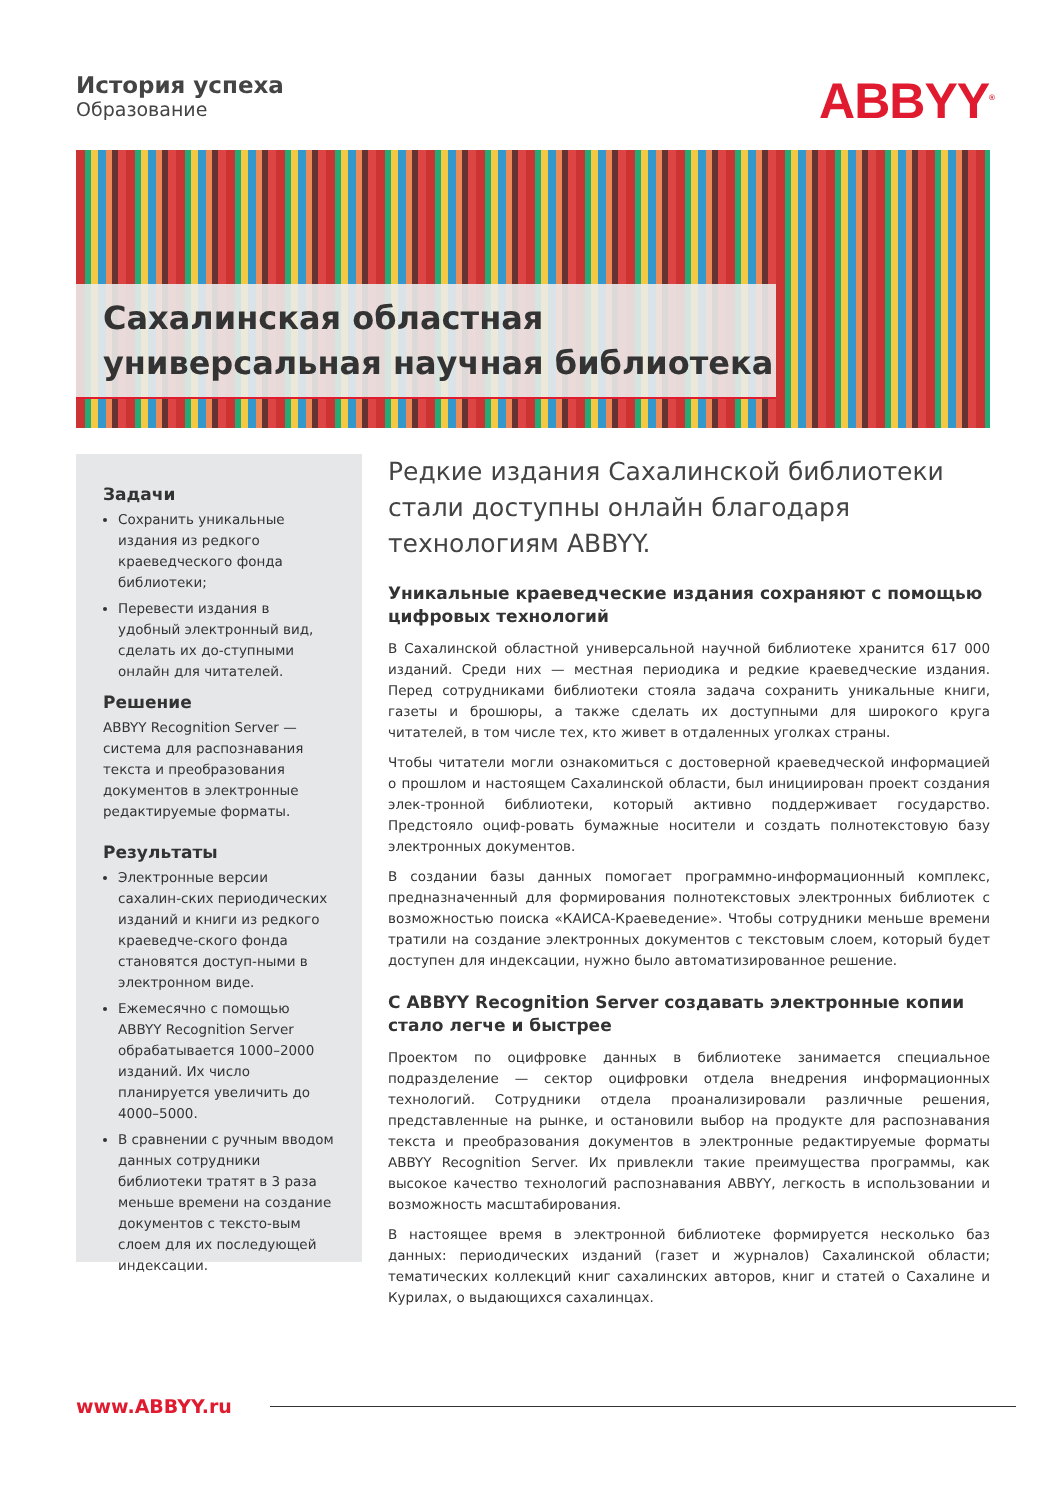История успеха
Образование
ABBYY<sup>®</sup>
Сахалинская областная
универсальная научная библиотека
Задачи
Сохранить уникальные издания из редкого краеведческого фонда библиотеки;
Перевести издания в удобный электронный вид, сделать их до-ступными онлайн для читателей.
Решение
ABBYY Recognition Server — система для распознавания текста и преобразования документов в электронные редактируемые форматы.
Результаты
Электронные версии сахалин-ских периодических изданий и книги из редкого краеведче-ского фонда становятся доступ-ными в электронном виде.
Ежемесячно с помощью ABBYY Recognition Server обрабатывается 1000–2000 изданий. Их число планируется увеличить до 4000–5000.
В сравнении с ручным вводом данных сотрудники библиотеки тратят в 3 раза меньше времени на создание документов с тексто-вым слоем для их последующей индексации.
Редкие издания Сахалинской библиотеки стали доступны онлайн благодаря технологиям ABBYY.
Уникальные краеведческие издания сохраняют с помощью цифровых технологий
В Сахалинской областной универсальной научной библиотеке хранится 617 000 изданий. Среди них — местная периодика и редкие краеведческие издания. Перед сотрудниками библиотеки стояла задача сохранить уникальные книги, газеты и брошюры, а также сделать их доступными для широкого круга читателей, в том числе тех, кто живет в отдаленных уголках страны.
Чтобы читатели могли ознакомиться с достоверной краеведческой информацией о прошлом и настоящем Сахалинской области, был инициирован проект создания элек-тронной библиотеки, который активно поддерживает государство. Предстояло оциф-ровать бумажные носители и создать полнотекстовую базу электронных документов.
В создании базы данных помогает программно-информационный комплекс, предназначенный для формирования полнотекстовых электронных библиотек с возможностью поиска «КАИСА-Краеведение». Чтобы сотрудники меньше времени тратили на создание электронных документов с текстовым слоем, который будет доступен для индексации, нужно было автоматизированное решение.
С ABBYY Recognition Server создавать электронные копии стало легче и быстрее
Проектом по оцифровке данных в библиотеке занимается специальное подразделение — сектор оцифровки отдела внедрения информационных технологий. Сотрудники отдела проанализировали различные решения, представленные на рынке, и остановили выбор на продукте для распознавания текста и преобразования документов в электронные редактируемые форматы ABBYY Recognition Server. Их привлекли такие преимущества программы, как высокое качество технологий распознавания ABBYY, легкость в использовании и возможность масштабирования.
В настоящее время в электронной библиотеке формируется несколько баз данных: периодических изданий (газет и журналов) Сахалинской области; тематических коллекций книг сахалинских авторов, книг и статей о Сахалине и Курилах, о выдающихся сахалинцах.
www.ABBYY.ru